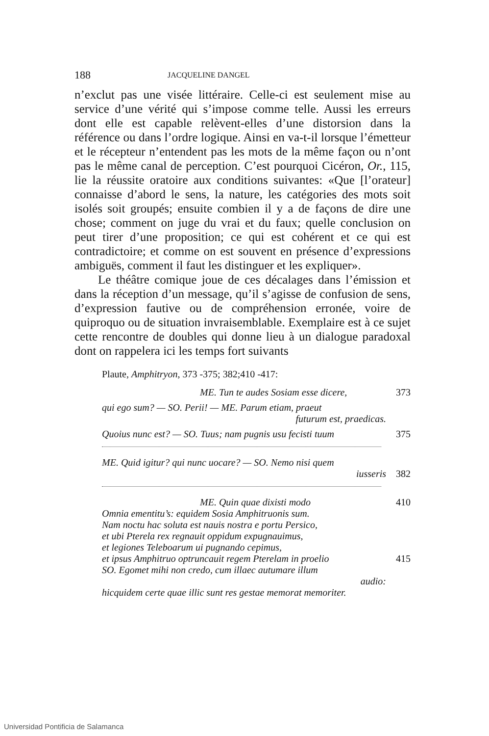188 JACQUELINE DANGEL
n’exclut pas une visée littéraire. Celle-ci est seulement mise au service d’une vérité qui s’impose comme telle. Aussi les erreurs dont elle est capable relèvent-elles d’une distorsion dans la référence ou dans l’ordre logique. Ainsi en va-t-il lorsque l’émetteur et le récepteur n’entendent pas les mots de la même façon ou n’ont pas le même canal de perception. C’est pourquoi Cicéron, Or., 115, lie la réussite oratoire aux conditions suivantes: «Que [l’orateur] connaisse d’abord le sens, la nature, les catégories des mots soit isolés soit groupés; ensuite combien il y a de façons de dire une chose; comment on juge du vrai et du faux; quelle conclusion on peut tirer d’une proposition; ce qui est cohérent et ce qui est contradictoire; et comme on est souvent en présence d’expressions ambiguës, comment il faut les distinguer et les expliquer».
Le théâtre comique joue de ces décalages dans l’émission et dans la réception d’un message, qu’il s’agisse de confusion de sens, d’expression fautive ou de compréhension erronée, voire de quiproquo ou de situation invraisemblable. Exemplaire est à ce sujet cette rencontre de doubles qui donne lieu à un dialogue paradoxal dont on rappelera ici les temps fort suivants
Plaute, Amphitryon, 373 -375; 382;410 -417:
ME. Tun te audes Sosiam esse dicere, 373
qui ego sum? — SO. Perii! — ME. Parum etiam, praeut
futurum est, praedicas.
Quoius nunc est? — SO. Tuus; nam pugnis usu fecisti tuum 375
ME. Quid igitur? qui nunc uocare? — SO. Nemo nisi quem
iusseris
382
ME. Quin quae dixisti modo 410
Omnia ementitu’s: equidem Sosia Amphitruonis sum.
Nam noctu hac soluta est nauis nostra e portu Persico,
et ubi Pterela rex regnauit oppidum expugnauimus,
et legiones Teleboarum ui pugnando cepimus,
et ipsus Amphitruo optruncauit regem Pterelam in proelio 415
SO. Egomet mihi non credo, cum illaec autumare illum
audio:
hicquidem certe quae illic sunt res gestae memorat memoriter.
Universidad Pontificia de Salamanca